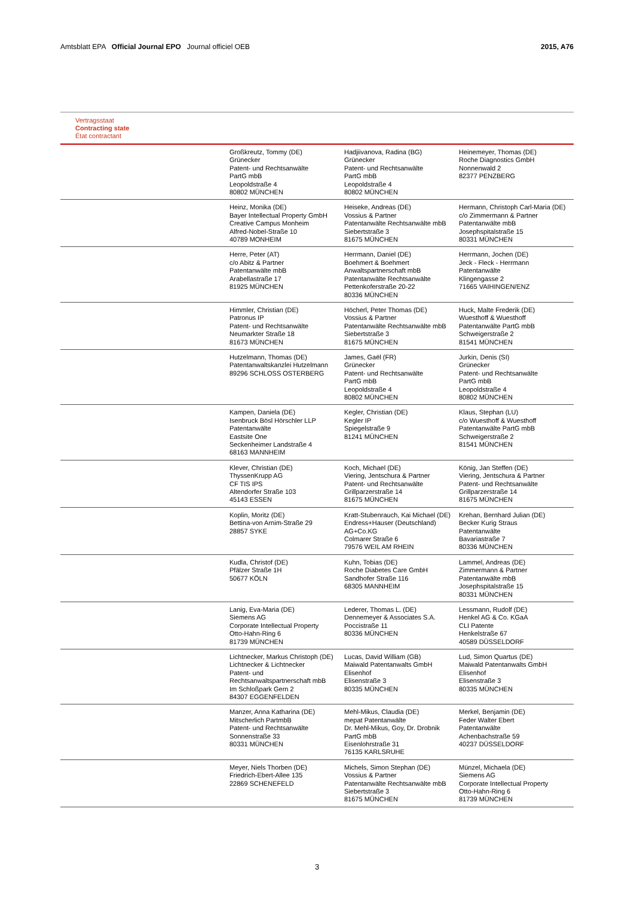Amtsblatt EPA Official Journal EPO Journal officiel OEB
2015, A76
Vertragsstaat
Contracting state
État contractant
| | Großkreutz, Tommy (DE) Grünecker Patent- und Rechtsanwälte PartG mbB Leopoldstraße 4 80802 MÜNCHEN | Hadjiivanova, Radina (BG) Grünecker Patent- und Rechtsanwälte PartG mbB Leopoldstraße 4 80802 MÜNCHEN | Heinemeyer, Thomas (DE) Roche Diagnostics GmbH Nonnenwald 2 82377 PENZBERG |
| | Heinz, Monika (DE) Bayer Intellectual Property GmbH Creative Campus Monheim Alfred-Nobel-Straße 10 40789 MONHEIM | Heiseke, Andreas (DE) Vossius & Partner Patentanwälte Rechtsanwälte mbB Siebertstraße 3 81675 MÜNCHEN | Hermann, Christoph Carl-Maria (DE) c/o Zimmermann & Partner Patentanwälte mbB Josephspitalstraße 15 80331 MÜNCHEN |
| | Herre, Peter (AT) c/o Abitz & Partner Patentanwälte mbB Arabellastraße 17 81925 MÜNCHEN | Herrmann, Daniel (DE) Boehmert & Boehmert Anwaltspartnerschaft mbB Patentanwälte Rechtsanwälte Pettenkoferstraße 20-22 80336 MÜNCHEN | Herrmann, Jochen (DE) Jeck - Fleck - Herrmann Patentanwälte Klingengasse 2 71665 VAIHINGEN/ENZ |
| | Himmler, Christian (DE) Patronus IP Patent- und Rechtsanwälte Neumarkter Straße 18 81673 MÜNCHEN | Höcherl, Peter Thomas (DE) Vossius & Partner Patentanwälte Rechtsanwälte mbB Siebertstraße 3 81675 MÜNCHEN | Huck, Malte Frederik (DE) Wuesthoff & Wuesthoff Patentanwälte PartG mbB Schweigerstraße 2 81541 MÜNCHEN |
| | Hutzelmann, Thomas (DE) Patentanwaltskanzlei Hutzelmann 89296 SCHLOSS OSTERBERG | James, Gaël (FR) Grünecker Patent- und Rechtsanwälte PartG mbB Leopoldstraße 4 80802 MÜNCHEN | Jurkin, Denis (SI) Grünecker Patent- und Rechtsanwälte PartG mbB Leopoldstraße 4 80802 MÜNCHEN |
| | Kampen, Daniela (DE) Isenbruck Bösl Hörschler LLP Patentanwälte Eastsite One Seckenheimer Landstraße 4 68163 MANNHEIM | Kegler, Christian (DE) Kegler IP Spiegelstraße 9 81241 MÜNCHEN | Klaus, Stephan (LU) c/o Wuesthoff & Wuesthoff Patentanwälte PartG mbB Schweigerstraße 2 81541 MÜNCHEN |
| | Klever, Christian (DE) ThyssenKrupp AG CF TIS IPS Altendorfer Straße 103 45143 ESSEN | Koch, Michael (DE) Viering, Jentschura & Partner Patent- und Rechtsanwälte Grillparzerstraße 14 81675 MÜNCHEN | König, Jan Steffen (DE) Viering, Jentschura & Partner Patent- und Rechtsanwälte Grillparzerstraße 14 81675 MÜNCHEN |
| | Koplin, Moritz (DE) Bettina-von Arnim-Straße 29 28857 SYKE | Kratt-Stubenrauch, Kai Michael (DE) Endress+Hauser (Deutschland) AG+Co.KG Colmarer Straße 6 79576 WEIL AM RHEIN | Krehan, Bernhard Julian (DE) Becker Kurig Straus Patentanwälte Bavariastraße 7 80336 MÜNCHEN |
| | Kudla, Christof (DE) Pfälzer Straße 1H 50677 KÖLN | Kuhn, Tobias (DE) Roche Diabetes Care GmbH Sandhofer Straße 116 68305 MANNHEIM | Lammel, Andreas (DE) Zimmermann & Partner Patentanwälte mbB Josephspitalstraße 15 80331 MÜNCHEN |
| | Lanig, Eva-Maria (DE) Siemens AG Corporate Intellectual Property Otto-Hahn-Ring 6 81739 MÜNCHEN | Lederer, Thomas L. (DE) Dennemeyer & Associates S.A. Poccistraße 11 80336 MÜNCHEN | Lessmann, Rudolf (DE) Henkel AG & Co. KGaA CLI Patente Henkelstraße 67 40589 DÜSSELDORF |
| | Lichtnecker, Markus Christoph (DE) Lichtnecker & Lichtnecker Patent- und Rechtsanwaltspartnerschaft mbB Im Schloßpark Gern 2 84307 EGGENFELDEN | Lucas, David William (GB) Maiwald Patentanwalts GmbH Elisenhof Elisenstraße 3 80335 MÜNCHEN | Lud, Simon Quartus (DE) Maiwald Patentanwalts GmbH Elisenhof Elisenstraße 3 80335 MÜNCHEN |
| | Manzer, Anna Katharina (DE) Mitscherlich PartmbB Patent- und Rechtsanwälte Sonnenstraße 33 80331 MÜNCHEN | Mehl-Mikus, Claudia (DE) mepat Patentanwälte Dr. Mehl-Mikus, Goy, Dr. Drobnik PartG mbB Eisenlohrstraße 31 76135 KARLSRUHE | Merkel, Benjamin (DE) Feder Walter Ebert Patentanwälte Achenbachstraße 59 40237 DÜSSELDORF |
| | Meyer, Niels Thorben (DE) Friedrich-Ebert-Allee 135 22869 SCHENEFELD | Michels, Simon Stephan (DE) Vossius & Partner Patentanwälte Rechtsanwälte mbB Siebertstraße 3 81675 MÜNCHEN | Münzel, Michaela (DE) Siemens AG Corporate Intellectual Property Otto-Hahn-Ring 6 81739 MÜNCHEN |
3